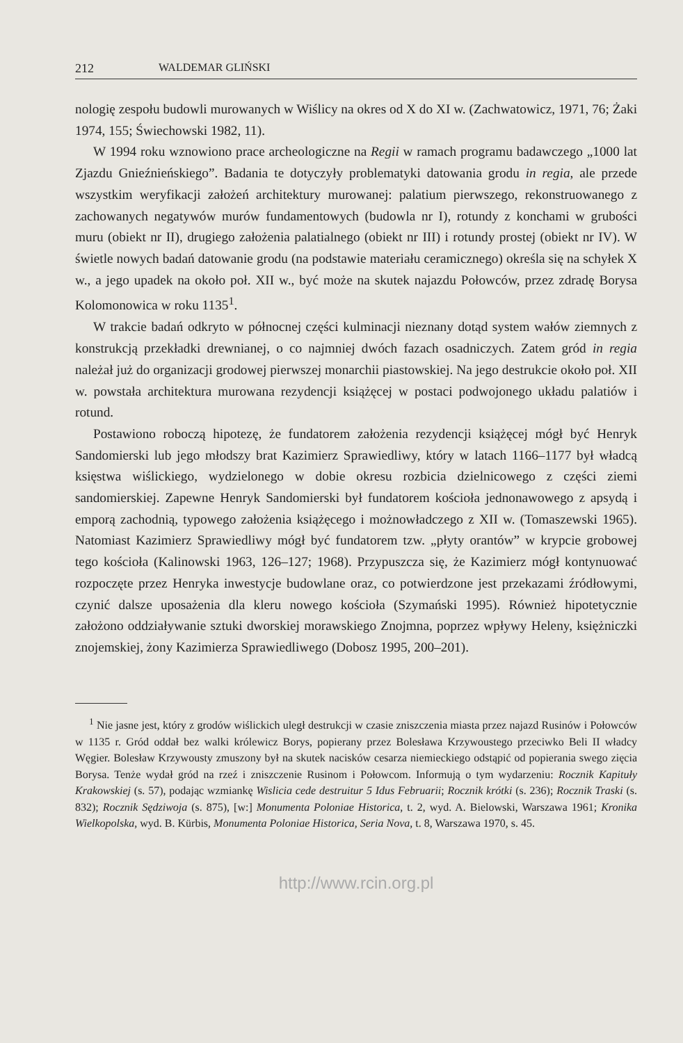212 WALDEMAR GLIŃSKI
nologię zespołu budowli murowanych w Wiślicy na okres od X do XI w. (Zachwatowicz, 1971, 76; Żaki 1974, 155; Świechowski 1982, 11).
W 1994 roku wznowiono prace archeologiczne na Regii w ramach programu badawczego „1000 lat Zjazdu Gnieźnieńskiego”. Badania te dotyczyły problematyki datowania grodu in regia, ale przede wszystkim weryfikacji założeń architektury murowanej: palatium pierwszego, rekonstruowanego z zachowanych negatywów murów fundamentowych (budowla nr I), rotundy z konchami w grubości muru (obiekt nr II), drugiego założenia palatialnego (obiekt nr III) i rotundy prostej (obiekt nr IV). W świetle nowych badań datowanie grodu (na podstawie materiału ceramicznego) określa się na schyłek X w., a jego upadek na około poł. XII w., być może na skutek najazdu Połowców, przez zdradę Borysa Kolomonowica w roku 1135<sup>1</sup>.
W trakcie badań odkryto w północnej części kulminacji nieznany dotąd system wałów ziemnych z konstrukcją przekładki drewnianej, o co najmniej dwóch fazach osadniczych. Zatem gród in regia należał już do organizacji grodowej pierwszej monarchii piastowskiej. Na jego destrukcie około poł. XII w. powstała architektura murowana rezydencji książęcej w postaci podwojonego układu palatiów i rotund.
Postawiono roboczą hipotezę, że fundatorem założenia rezydencji książęcej mógł być Henryk Sandomierski lub jego młodszy brat Kazimierz Sprawiedliwy, który w latach 1166–1177 był władcą księstwa wiślickiego, wydzielonego w dobie okresu rozbicia dzielnicowego z części ziemi sandomierskiej. Zapewne Henryk Sandomierski był fundatorem kościoła jednonawowego z apsydą i emporą zachodnią, typowego założenia książęcego i możnowładczego z XII w. (Tomaszewski 1965). Natomiast Kazimierz Sprawiedliwy mógł być fundatorem tzw. „płyty orantów” w krypcie grobowej tego kościoła (Kalinowski 1963, 126–127; 1968). Przypuszcza się, że Kazimierz mógł kontynuować rozpoczęte przez Henryka inwestycje budowlane oraz, co potwierdzone jest przekazami źródłowymi, czynić dalsze uposażenia dla kleru nowego kościoła (Szymański 1995). Również hipotetycznie założono oddziaływanie sztuki dworskiej morawskiego Znojmna, poprzez wpływy Heleny, księżniczki znojemskiej, żony Kazimierza Sprawiedliwego (Dobosz 1995, 200–201).
<sup>1</sup> Nie jasne jest, który z grodów wiślickich uległ destrukcji w czasie zniszczenia miasta przez najazd Rusinów i Połowców w 1135 r. Gród oddał bez walki królewicz Borys, popierany przez Bolesława Krzywoustego przeciwko Beli II władcy Węgier. Bolesław Krzywousty zmuszony był na skutek nacisków cesarza niemieckiego odstąpić od popierania swego zięcia Borysa. Tenże wydał gród na rzeź i zniszczenie Rusinom i Połowcom. Informują o tym wydarzeniu: Rocznik Kapituły Krakowskiej (s. 57), podając wzmiankę Wislicia cede destruitur 5 Idus Februarii; Rocznik krótki (s. 236); Rocznik Traski (s. 832); Rocznik Sędziwoja (s. 875), [w:] Monumenta Poloniae Historica, t. 2, wyd. A. Bielowski, Warszawa 1961; Kronika Wielkopolska, wyd. B. Kürbis, Monumenta Poloniae Historica, Seria Nova, t. 8, Warszawa 1970, s. 45.
http://www.rcin.org.pl